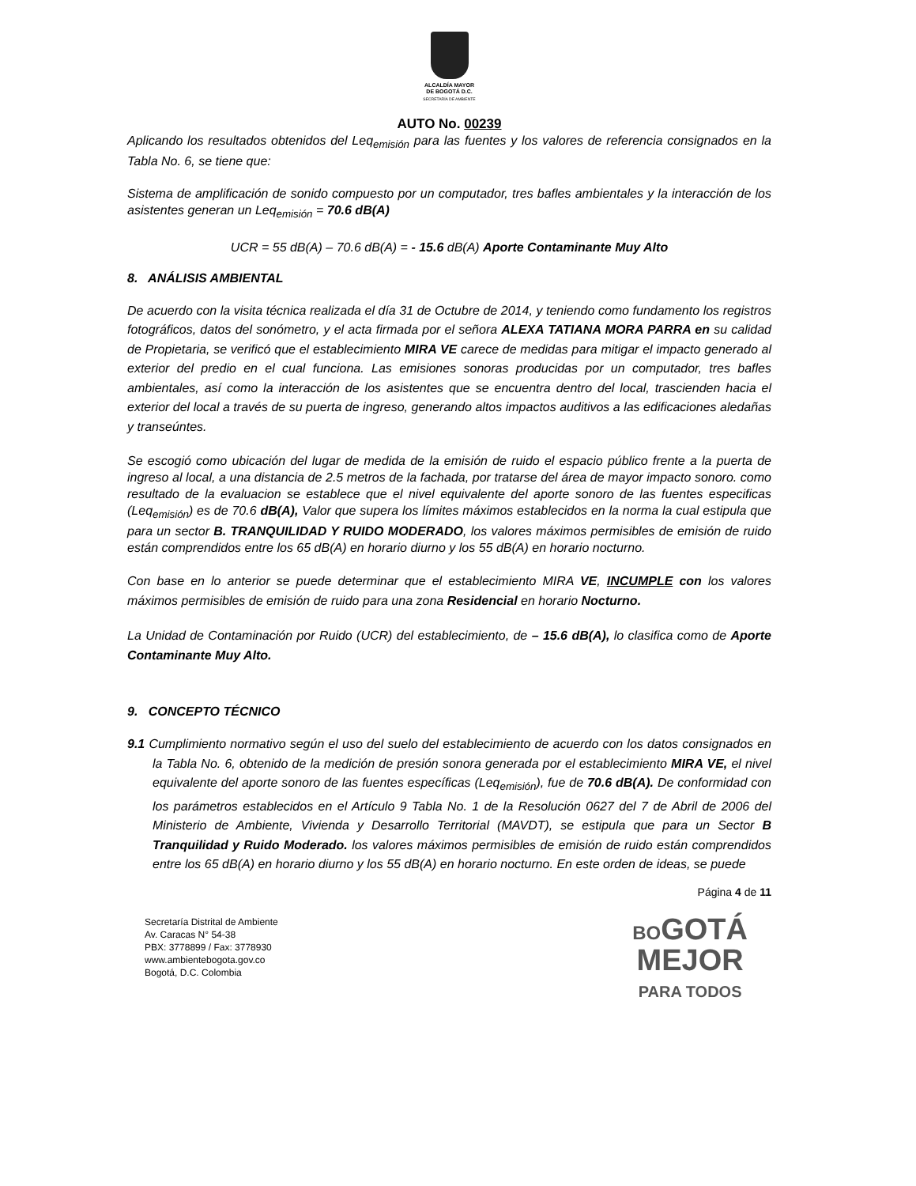ALCALDÍA MAYOR
DE BOGOTÁ D.C.
SECRETARÍA DE AMBIENTE
AUTO No. 00239
Aplicando los resultados obtenidos del Leq<sub>emisión</sub> para las fuentes y los valores de referencia consignados en la Tabla No. 6, se tiene que:
Sistema de amplificación de sonido compuesto por un computador, tres bafles ambientales y la interacción de los asistentes generan un Leq<sub>emisión</sub> = 70.6 dB(A)
UCR = 55 dB(A) – 70.6 dB(A) = - 15.6 dB(A) Aporte Contaminante Muy Alto
8. ANÁLISIS AMBIENTAL
De acuerdo con la visita técnica realizada el día 31 de Octubre de 2014, y teniendo como fundamento los registros fotográficos, datos del sonómetro, y el acta firmada por el señora ALEXA TATIANA MORA PARRA en su calidad de Propietaria, se verificó que el establecimiento MIRA VE carece de medidas para mitigar el impacto generado al exterior del predio en el cual funciona. Las emisiones sonoras producidas por un computador, tres bafles ambientales, así como la interacción de los asistentes que se encuentra dentro del local, trascienden hacia el exterior del local a través de su puerta de ingreso, generando altos impactos auditivos a las edificaciones aledañas y transeúntes.
Se escogió como ubicación del lugar de medida de la emisión de ruido el espacio público frente a la puerta de ingreso al local, a una distancia de 2.5 metros de la fachada, por tratarse del área de mayor impacto sonoro. como resultado de la evaluacion se establece que el nivel equivalente del aporte sonoro de las fuentes especificas (Leq<sub>emisión</sub>) es de 70.6 dB(A), Valor que supera los límites máximos establecidos en la norma la cual estipula que para un sector B. TRANQUILIDAD Y RUIDO MODERADO, los valores máximos permisibles de emisión de ruido están comprendidos entre los 65 dB(A) en horario diurno y los 55 dB(A) en horario nocturno.
Con base en lo anterior se puede determinar que el establecimiento MIRA VE, INCUMPLE con los valores máximos permisibles de emisión de ruido para una zona Residencial en horario Nocturno.
La Unidad de Contaminación por Ruido (UCR) del establecimiento, de – 15.6 dB(A), lo clasifica como de Aporte Contaminante Muy Alto.
9. CONCEPTO TÉCNICO
9.1 Cumplimiento normativo según el uso del suelo del establecimiento de acuerdo con los datos consignados en la Tabla No. 6, obtenido de la medición de presión sonora generada por el establecimiento MIRA VE, el nivel equivalente del aporte sonoro de las fuentes específicas (Leq<sub>emisión</sub>), fue de 70.6 dB(A). De conformidad con los parámetros establecidos en el Artículo 9 Tabla No. 1 de la Resolución 0627 del 7 de Abril de 2006 del Ministerio de Ambiente, Vivienda y Desarrollo Territorial (MAVDT), se estipula que para un Sector B Tranquilidad y Ruido Moderado. los valores máximos permisibles de emisión de ruido están comprendidos entre los 65 dB(A) en horario diurno y los 55 dB(A) en horario nocturno. En este orden de ideas, se puede
Página 4 de 11
Secretaría Distrital de Ambiente
Av. Caracas N° 54-38
PBX: 3778899 / Fax: 3778930
www.ambientebogota.gov.co
Bogotá, D.C. Colombia
BOGOTÁ
MEJOR
PARA TODOS